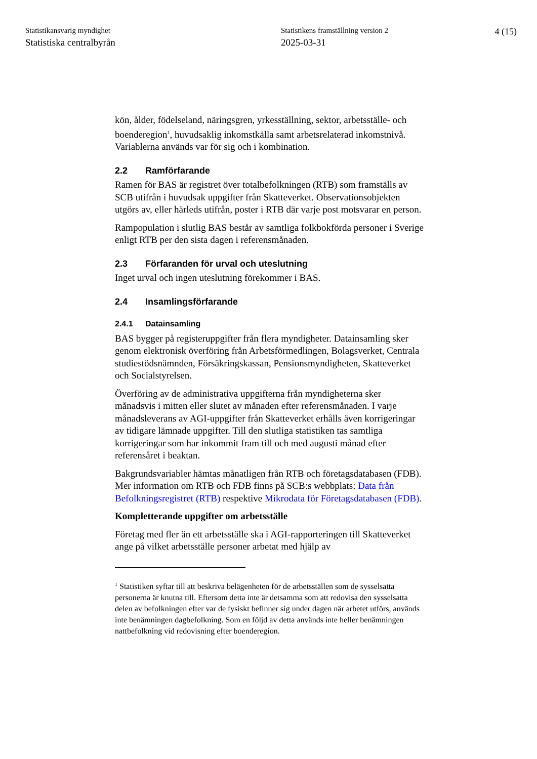Statistikansvarig myndighet
Statistiska centralbyrån
Statistikens framställning version 2
2025-03-31
4 (15)
kön, ålder, födelseland, näringsgren, yrkesställning, sektor, arbetsställe- och boenderegion<sup>1</sup>, huvudsaklig inkomstkälla samt arbetsrelaterad inkomstnivå. Variablerna används var för sig och i kombination.
2.2 Ramförfarande
Ramen för BAS är registret över totalbefolkningen (RTB) som framställs av SCB utifrån i huvudsak uppgifter från Skatteverket. Observationsobjekten utgörs av, eller härleds utifrån, poster i RTB där varje post motsvarar en person.
Rampopulation i slutlig BAS består av samtliga folkbokförda personer i Sverige enligt RTB per den sista dagen i referensmånaden.
2.3 Förfaranden för urval och uteslutning
Inget urval och ingen uteslutning förekommer i BAS.
2.4 Insamlingsförfarande
2.4.1 Datainsamling
BAS bygger på registeruppgifter från flera myndigheter. Datainsamling sker genom elektronisk överföring från Arbetsförmedlingen, Bolagsverket, Centrala studiestödsnämnden, Försäkringskassan, Pensionsmyndigheten, Skatteverket och Socialstyrelsen.
Överföring av de administrativa uppgifterna från myndigheterna sker månadsvis i mitten eller slutet av månaden efter referensmånaden. I varje månadsleverans av AGI-uppgifter från Skatteverket erhålls även korrigeringar av tidigare lämnade uppgifter. Till den slutliga statistiken tas samtliga korrigeringar som har inkommit fram till och med augusti månad efter referensåret i beaktan.
Bakgrundsvariabler hämtas månatligen från RTB och företagsdatabasen (FDB). Mer information om RTB och FDB finns på SCB:s webbplats: Data från Befolkningsregistret (RTB) respektive Mikrodata för Företagsdatabasen (FDB).
Kompletterande uppgifter om arbetsställe
Företag med fler än ett arbetsställe ska i AGI-rapporteringen till Skatteverket ange på vilket arbetsställe personer arbetat med hjälp av
<sup>1</sup> Statistiken syftar till att beskriva belägenheten för de arbetsställen som de sysselsatta personerna är knutna till. Eftersom detta inte är detsamma som att redovisa den sysselsatta delen av befolkningen efter var de fysiskt befinner sig under dagen när arbetet utförs, används inte benämningen dagbefolkning. Som en följd av detta används inte heller benämningen nattbefolkning vid redovisning efter boenderegion.